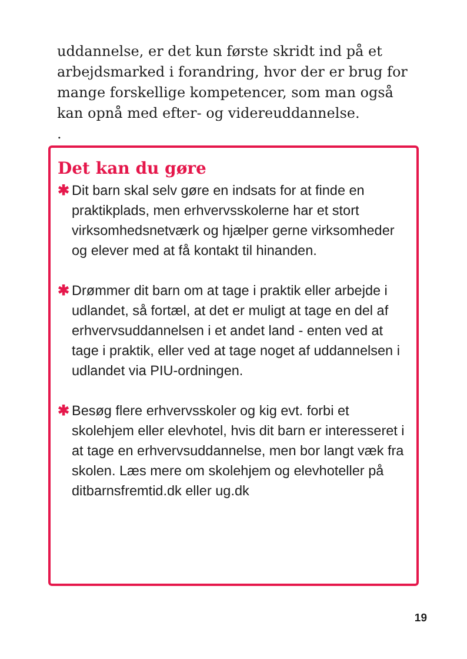uddannelse, er det kun første skridt ind på et arbejdsmarked i forandring, hvor der er brug for mange forskellige kompetencer, som man også kan opnå med efter- og videreuddannelse.
.
Det kan du gøre
✱ Dit barn skal selv gøre en indsats for at finde en praktikplads, men erhvervsskolerne har et stort virksomhedsnetværk og hjælper gerne virksomheder og elever med at få kontakt til hinanden.
✱ Drømmer dit barn om at tage i praktik eller arbejde i udlandet, så fortæl, at det er muligt at tage en del af erhvervsuddannelsen i et andet land - enten ved at tage i praktik, eller ved at tage noget af uddannelsen i udlandet via PIU-ordningen.
✱ Besøg flere erhvervsskoler og kig evt. forbi et skolehjem eller elevhotel, hvis dit barn er interesseret i at tage en erhvervsuddannelse, men bor langt væk fra skolen. Læs mere om skolehjem og elevhoteller på ditbarnsfremtid.dk eller ug.dk
19